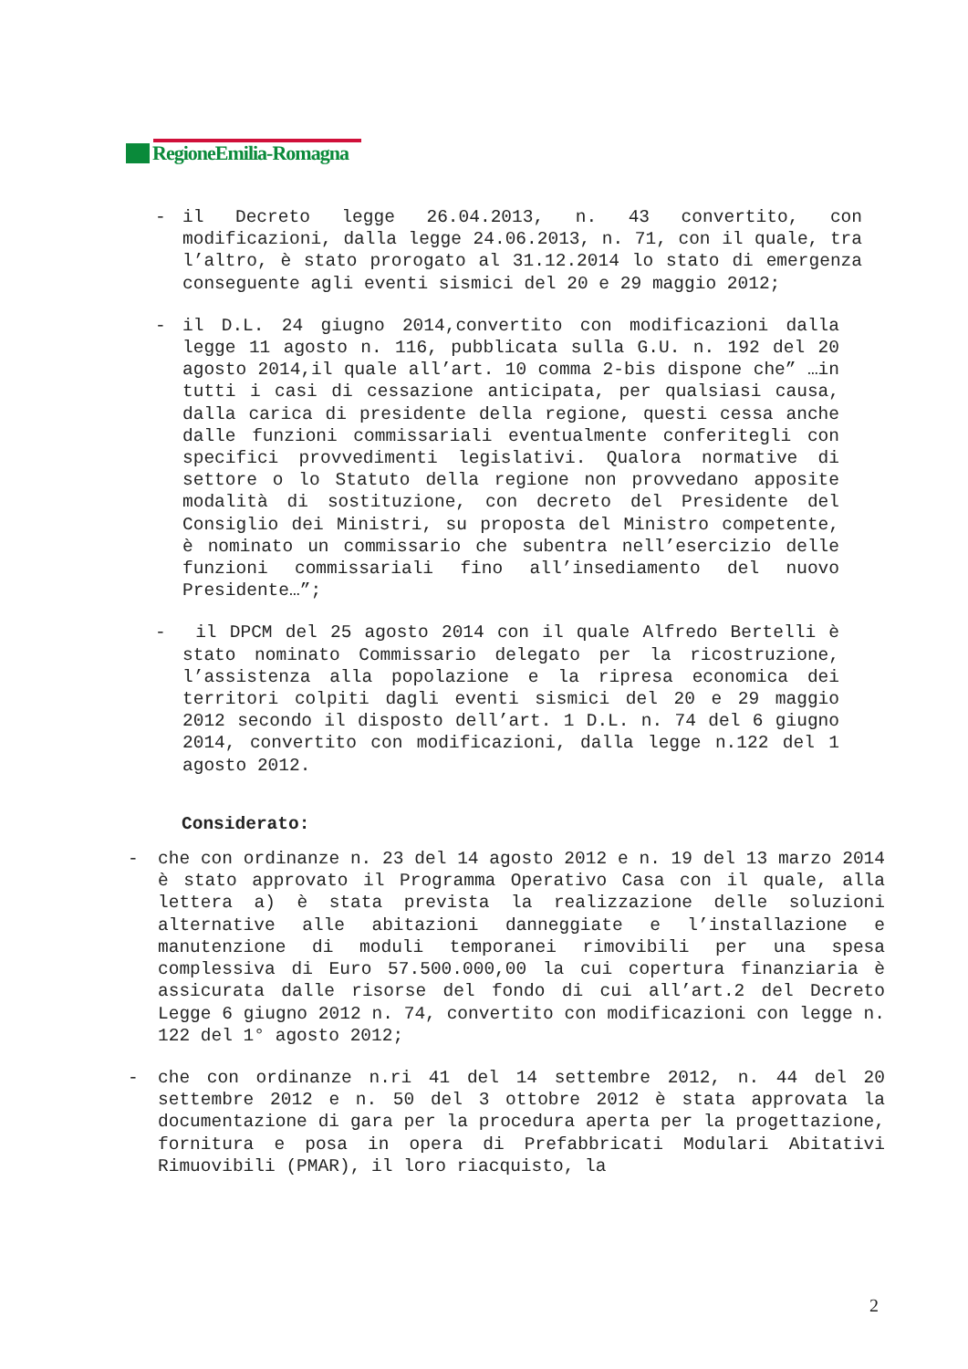RegioneEmilia-Romagna
- il Decreto legge 26.04.2013, n. 43 convertito, con modificazioni, dalla legge 24.06.2013, n. 71, con il quale, tra l’altro, è stato prorogato al 31.12.2014 lo stato di emergenza conseguente agli eventi sismici del 20 e 29 maggio 2012;
- il D.L. 24 giugno 2014,convertito con modificazioni dalla legge 11 agosto n. 116, pubblicata sulla G.U. n. 192 del 20 agosto 2014,il quale all’art. 10 comma 2-bis dispone che” …in tutti i casi di cessazione anticipata, per qualsiasi causa, dalla carica di presidente della regione, questi cessa anche dalle funzioni commissariali eventualmente conferitegli con specifici provvedimenti legislativi. Qualora normative di settore o lo Statuto della regione non provvedano apposite modalità di sostituzione, con decreto del Presidente del Consiglio dei Ministri, su proposta del Ministro competente, è nominato un commissario che subentra nell’esercizio delle funzioni commissariali fino all’insediamento del nuovo Presidente…”;
- il DPCM del 25 agosto 2014 con il quale Alfredo Bertelli è stato nominato Commissario delegato per la ricostruzione, l’assistenza alla popolazione e la ripresa economica dei territori colpiti dagli eventi sismici del 20 e 29 maggio 2012 secondo il disposto dell’art. 1 D.L. n. 74 del 6 giugno 2014, convertito con modificazioni, dalla legge n.122 del 1 agosto 2012.
Considerato:
- che con ordinanze n. 23 del 14 agosto 2012 e n. 19 del 13 marzo 2014 è stato approvato il Programma Operativo Casa con il quale, alla lettera a) è stata prevista la realizzazione delle soluzioni alternative alle abitazioni danneggiate e l’installazione e manutenzione di moduli temporanei rimovibili per una spesa complessiva di Euro 57.500.000,00 la cui copertura finanziaria è assicurata dalle risorse del fondo di cui all’art.2 del Decreto Legge 6 giugno 2012 n. 74, convertito con modificazioni con legge n. 122 del 1° agosto 2012;
- che con ordinanze n.ri 41 del 14 settembre 2012, n. 44 del 20 settembre 2012 e n. 50 del 3 ottobre 2012 è stata approvata la documentazione di gara per la procedura aperta per la progettazione, fornitura e posa in opera di Prefabbricati Modulari Abitativi Rimuovibili (PMAR), il loro riacquisto, la
2